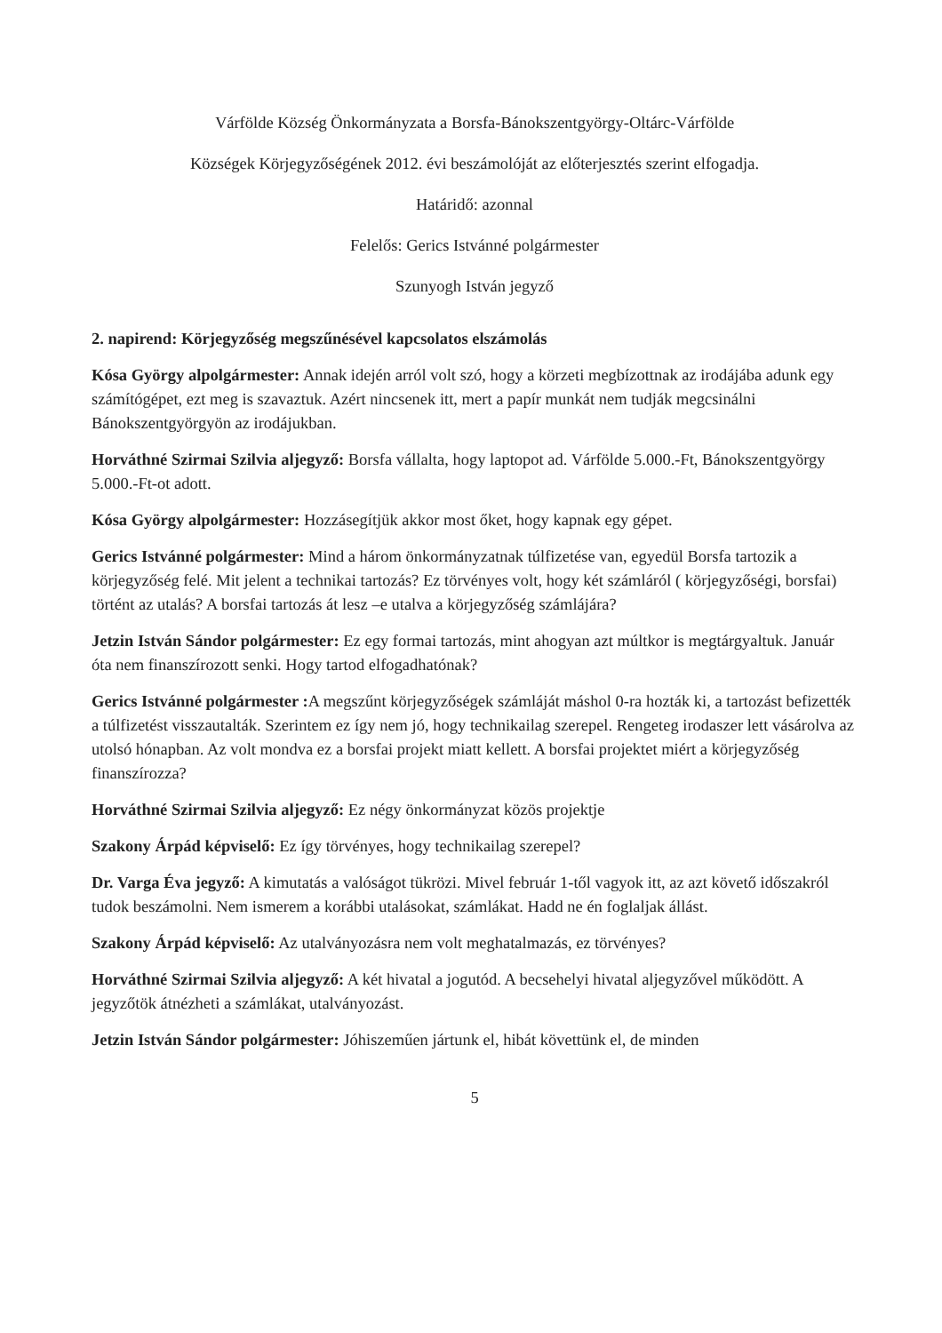Várfölde Község Önkormányzata a Borsfa-Bánokszentgyörgy-Oltárc-Várfölde
Községek Körjegyzőségének 2012. évi beszámolóját az előterjesztés szerint elfogadja.
Határidő: azonnal
Felelős: Gerics Istvánné polgármester
Szunyogh István jegyző
2. napirend: Körjegyzőség megszűnésével kapcsolatos elszámolás
Kósa György alpolgármester: Annak idején arról volt szó, hogy a körzeti megbízottnak az irodájába adunk egy számítógépet, ezt meg is szavaztuk. Azért nincsenek itt, mert a papír munkát nem tudják megcsinálni Bánokszentgyörgyön az irodájukban.
Horváthné Szirmai Szilvia aljegyző: Borsfa vállalta, hogy laptopot ad. Várfölde 5.000.-Ft, Bánokszentgyörgy 5.000.-Ft-ot adott.
Kósa György alpolgármester: Hozzásegítjük akkor most őket, hogy kapnak egy gépet.
Gerics Istvánné polgármester: Mind a három önkormányzatnak túlfizetése van, egyedül Borsfa tartozik a körjegyzőség felé. Mit jelent a technikai tartozás? Ez törvényes volt, hogy két számláról ( körjegyzőségi, borsfai) történt az utalás? A borsfai tartozás át lesz –e utalva a körjegyzőség számlájára?
Jetzin István Sándor polgármester: Ez egy formai tartozás, mint ahogyan azt múltkor is megtárgyaltuk. Január óta nem finanszírozott senki. Hogy tartod elfogadhatónak?
Gerics Istvánné polgármester : A megszűnt körjegyzőségek számláját máshol 0-ra hozták ki, a tartozást befizették a túlfizetést visszautalták. Szerintem ez így nem jó, hogy technikailag szerepel. Rengeteg irodaszer lett vásárolva az utolsó hónapban. Az volt mondva ez a borsfai projekt miatt kellett. A borsfai projektet miért a körjegyzőség finanszírozza?
Horváthné Szirmai Szilvia aljegyző: Ez négy önkormányzat közös projektje
Szakony Árpád képviselő: Ez így törvényes, hogy technikailag szerepel?
Dr. Varga Éva jegyző: A kimutatás a valóságot tükrözi. Mivel február 1-től vagyok itt, az azt követő időszakról tudok beszámolni. Nem ismerem a korábbi utalásokat, számlákat. Hadd ne én foglaljak állást.
Szakony Árpád képviselő: Az utalványozásra nem volt meghatalmazás, ez törvényes?
Horváthné Szirmai Szilvia aljegyző: A két hivatal a jogutód. A becsehelyi hivatal aljegyzővel működött. A jegyzőtök átnézheti a számlákat, utalványozást.
Jetzin István Sándor polgármester: Jóhiszeműen jártunk el, hibát követtünk el, de minden
5